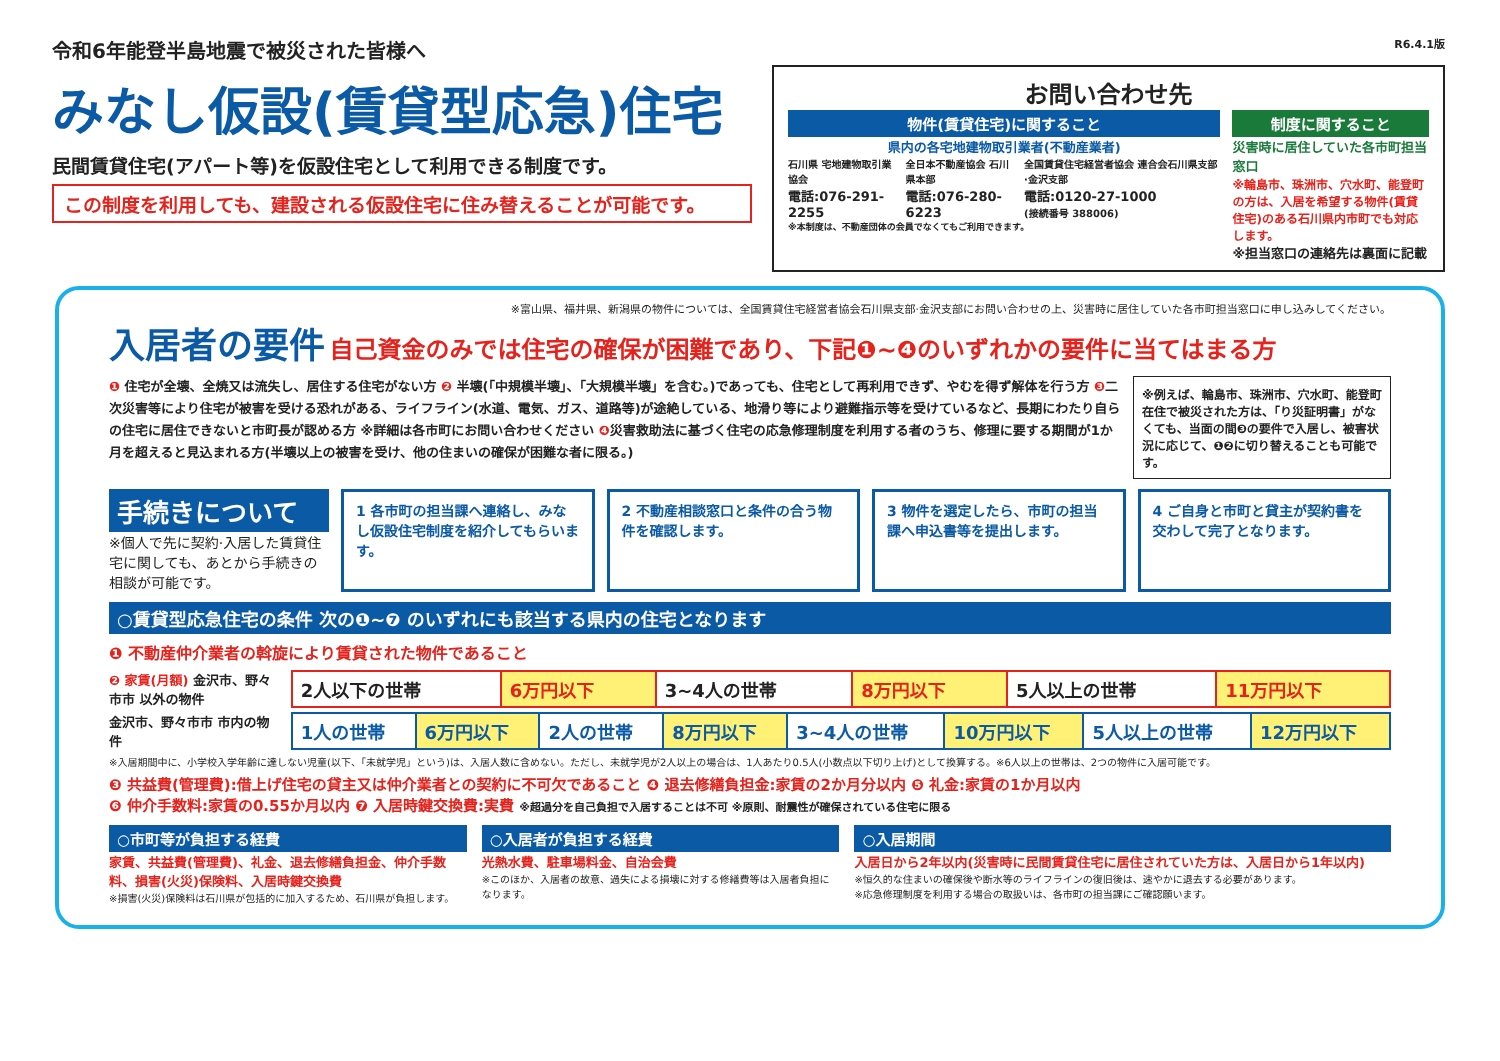令和6年能登半島地震で被災された皆様へ
みなし仮設(賃貸型応急)住宅
民間賃貸住宅(アパート等)を仮設住宅として利用できる制度です。
この制度を利用しても、建設される仮設住宅に住み替えることが可能です。
R6.4.1版
お問い合わせ先
物件(賃貸住宅)に関すること
県内の各宅地建物取引業者(不動産業者)
石川県 宅地建物取引業協会
電話:076-291-2255
全日本不動産協会 石川県本部
電話:076-280-6223
全国賃貸住宅経営者協会 連合会石川県支部·金沢支部
電話:0120-27-1000
(接続番号 388006)
※本制度は、不動産団体の会員でなくてもご利用できます。
制度に関すること
災害時に居住していた各市町担当窓口
※輪島市、珠洲市、穴水町、能登町の方は、入居を希望する物件(賃貸住宅)のある石川県内市町でも対応します。
※担当窓口の連絡先は裏面に記載
※富山県、福井県、新潟県の物件については、全国賃貸住宅経営者協会石川県支部·金沢支部にお問い合わせの上、災害時に居住していた各市町担当窓口に申し込みしてください。
入居者の要件 自己資金のみでは住宅の確保が困難であり、下記❶~❹のいずれかの要件に当てはまる方
❶ 住宅が全壊、全焼又は流失し、居住する住宅がない方 ❷ 半壊(「中規模半壊」、「大規模半壊」を含む。)であっても、住宅として再利用できず、やむを得ず解体を行う方 ❸二次災害等により住宅が被害を受ける恐れがある、ライフライン(水道、電気、ガス、道路等)が途絶している、地滑り等により避難指示等を受けているなど、長期にわたり自らの住宅に居住できないと市町長が認める方 ※詳細は各市町にお問い合わせください ❹災害救助法に基づく住宅の応急修理制度を利用する者のうち、修理に要する期間が1か月を超えると見込まれる方(半壊以上の被害を受け、他の住まいの確保が困難な者に限る。)
※例えば、輪島市、珠洲市、穴水町、能登町在住で被災された方は、「り災証明書」がなくても、当面の間❸の要件で入居し、被害状況に応じて、❶❷に切り替えることも可能です。
手続きについて
※個人で先に契約·入居した賃貸住宅に関しても、あとから手続きの相談が可能です。
1 各市町の担当課へ連絡し、みなし仮設住宅制度を紹介してもらいます。
2 不動産相談窓口と条件の合う物件を確認します。
3 物件を選定したら、市町の担当課へ申込書等を提出します。
4 ご自身と市町と貸主が契約書を交わして完了となります。
○賃貸型応急住宅の条件 次の❶~❼ のいずれにも該当する県内の住宅となります
❶ 不動産仲介業者の斡旋により賃貸された物件であること
❷ 家賃(月額) 金沢市、野々市市 以外の物件
| 2人以下の世帯 | 6万円以下 | 3~4人の世帯 | 8万円以下 | 5人以上の世帯 | 11万円以下 |
金沢市、野々市市 市内の物件
| 1人の世帯 | 6万円以下 | 2人の世帯 | 8万円以下 | 3~4人の世帯 | 10万円以下 | 5人以上の世帯 | 12万円以下 |
※入居期間中に、小学校入学年齢に達しない児童(以下、「未就学児」という)は、入居人数に含めない。ただし、未就学児が2人以上の場合は、1人あたり0.5人(小数点以下切り上げ)として換算する。※6人以上の世帯は、2つの物件に入居可能です。
❸ 共益費(管理費):借上げ住宅の貸主又は仲介業者との契約に不可欠であること ❹ 退去修繕負担金:家賃の2か月分以内 ❺ 礼金:家賃の1か月以内
❻ 仲介手数料:家賃の0.55か月以内 ❼ 入居時鍵交換費:実費 ※超過分を自己負担で入居することは不可 ※原則、耐震性が確保されている住宅に限る
○市町等が負担する経費
家賃、共益費(管理費)、礼金、退去修繕負担金、仲介手数料、損害(火災)保険料、入居時鍵交換費
※損害(火災)保険料は石川県が包括的に加入するため、石川県が負担します。
○入居者が負担する経費
光熱水費、駐車場料金、自治会費
※このほか、入居者の故意、過失による損壊に対する修繕費等は入居者負担になります。
○入居期間
入居日から2年以内(災害時に民間賃貸住宅に居住されていた方は、入居日から1年以内)
※恒久的な住まいの確保後や断水等のライフラインの復旧後は、速やかに退去する必要があります。
※応急修理制度を利用する場合の取扱いは、各市町の担当課にご確認願います。